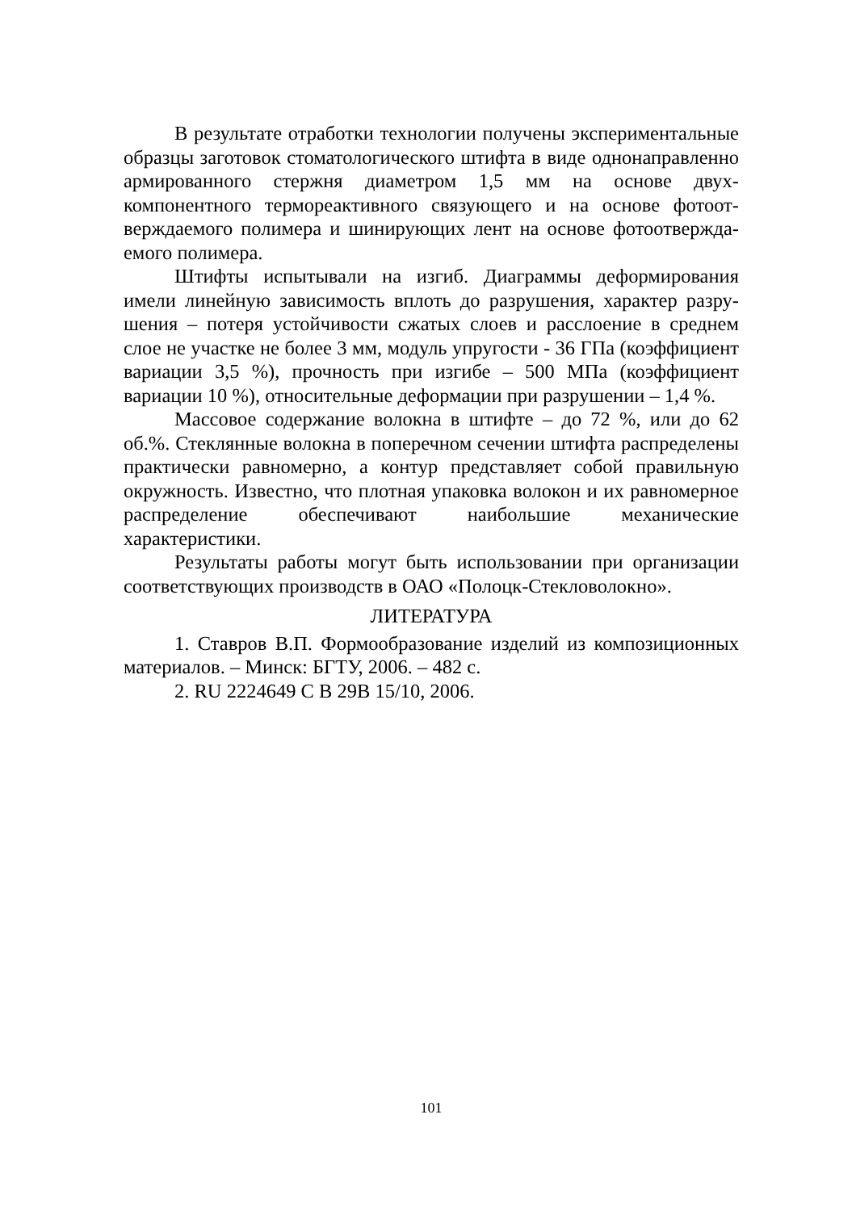В результате отработки технологии получены эксперименталь­ные образцы заготовок стоматологического штифта в виде однона­правленно армированного стержня диаметром 1,5 мм на основе двух­компонентного термореактивного связующего и на основе фотоот­верждаемого полимера и шинирующих лент на основе фотоотвержда­емого полимера.
Штифты испытывали на изгиб. Диаграммы деформирования имели линейную зависимость вплоть до разрушения, характер разру­шения – потеря устойчивости сжатых слоев и расслоение в среднем слое не участке не более 3 мм, модуль упругости - 36 ГПа (коэффици­ент вариации 3,5 %), прочность при изгибе – 500 МПа (коэффициент вариации 10 %), относительные деформации при разрушении – 1,4 %.
Массовое содержание волокна в штифте – до 72 %, или до 62 об.%. Стеклянные волокна в поперечном сечении штифта распре­делены практически равномерно, а контур представляет собой пра­вильную окружность. Известно, что плотная упаковка волокон и их равномерное распределение обеспечивают наибольшие механические характеристики.
Результаты работы могут быть использовании при организации соответствующих производств в ОАО «Полоцк-Стекловолокно».
ЛИТЕРАТУРА
1. Ставров В.П. Формообразование изделий из композиционных материалов. – Минск: БГТУ, 2006. – 482 с.
2. RU 2224649 С В 29В 15/10, 2006.
101